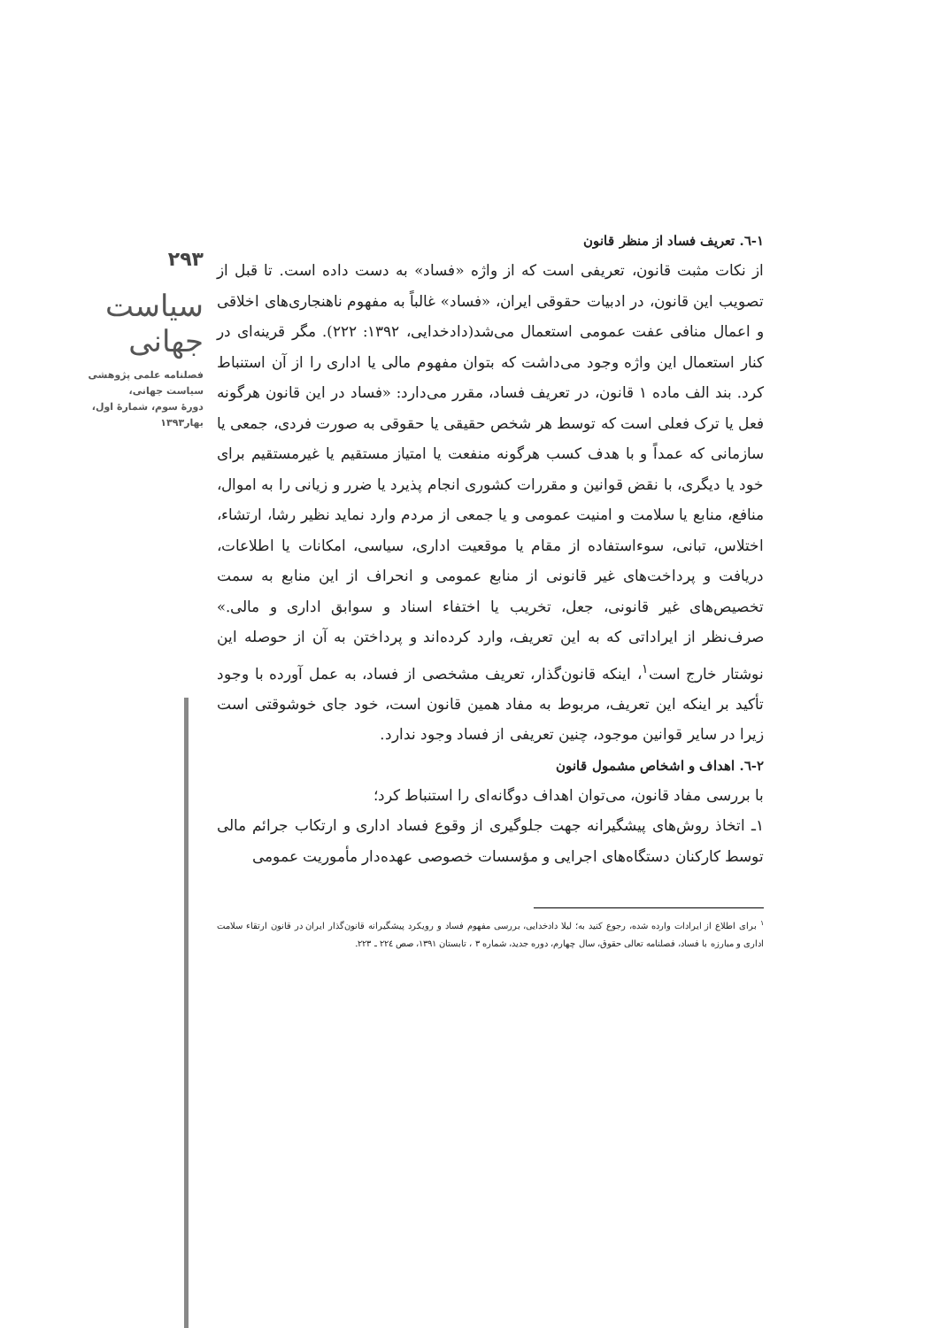۲۹۳
سیاست جهانی
فصلنامه علمی پژوهشی
سیاست جهانی،
دورهٔ سوم، شمارهٔ اول،
بهار۱۳۹۳
۱-٦. تعریف فساد از منظر قانون
از نکات مثبت قانون، تعریفی است که از واژه «فساد» به دست داده است. تا قبل از تصویب این قانون، در ادبیات حقوقی ایران، «فساد» غالباً به مفهوم ناهنجاری‌های اخلاقی و اعمال منافی عفت عمومی استعمال می‌شد(دادخدایی، ۱۳۹۲: ۲۲۲). مگر قرینه‌ای در کنار استعمال این واژه وجود می‌داشت که بتوان مفهوم مالی یا اداری را از آن استنباط کرد. بند الف ماده ۱ قانون، در تعریف فساد، مقرر می‌دارد: «فساد در این قانون هرگونه فعل یا ترک فعلی است که توسط هر شخص حقیقی یا حقوقی به صورت فردی، جمعی یا سازمانی که عمداً و با هدف کسب هرگونه منفعت یا امتیاز مستقیم یا غیرمستقیم برای خود یا دیگری، با نقض قوانین و مقررات کشوری انجام پذیرد یا ضرر و زیانی را به اموال، منافع، منابع یا سلامت و امنیت عمومی و یا جمعی از مردم وارد نماید نظیر رشا، ارتشاء، اختلاس، تبانی، سوءاستفاده از مقام یا موقعیت اداری، سیاسی، امکانات یا اطلاعات، دریافت و پرداخت‌های غیر قانونی از منابع عمومی و انحراف از این منابع به سمت تخصیص‌های غیر قانونی، جعل، تخریب یا اختفاء اسناد و سوابق اداری و مالی.» صرف‌نظر از ایراداتی که به این تعریف، وارد کرده‌اند و پرداختن به آن از حوصله این نوشتار خارج است<sup>۱</sup>، اینکه قانون‌گذار، تعریف مشخصی از فساد، به عمل آورده با وجود تأکید بر اینکه این تعریف، مربوط به مفاد همین قانون است، خود جای خوشوقتی است زیرا در سایر قوانین موجود، چنین تعریفی از فساد وجود ندارد.
۲-٦. اهداف و اشخاص مشمول قانون
با بررسی مفاد قانون، می‌توان اهداف دوگانه‌ای را استنباط کرد؛
۱ـ اتخاذ روش‌های پیشگیرانه جهت جلوگیری از وقوع فساد اداری و ارتکاب جرائم مالی توسط کارکنان دستگاه‌های اجرایی و مؤسسات خصوصی عهده‌دار مأموریت عمومی
<sup>۱</sup> برای اطلاع از ایرادات وارده شده، رجوع کنید به؛ لیلا دادخدایی، بررسی مفهوم فساد و رویکرد پیشگیرانه قانون‌گذار ایران در قانون ارتقاء سلامت اداری و مبارزه با فساد، فصلنامه تعالی حقوق، سال چهارم، دوره جدید، شماره ۳ ، تابستان ۱۳۹۱، صص ۲۲٤ ـ ۲۲۳.